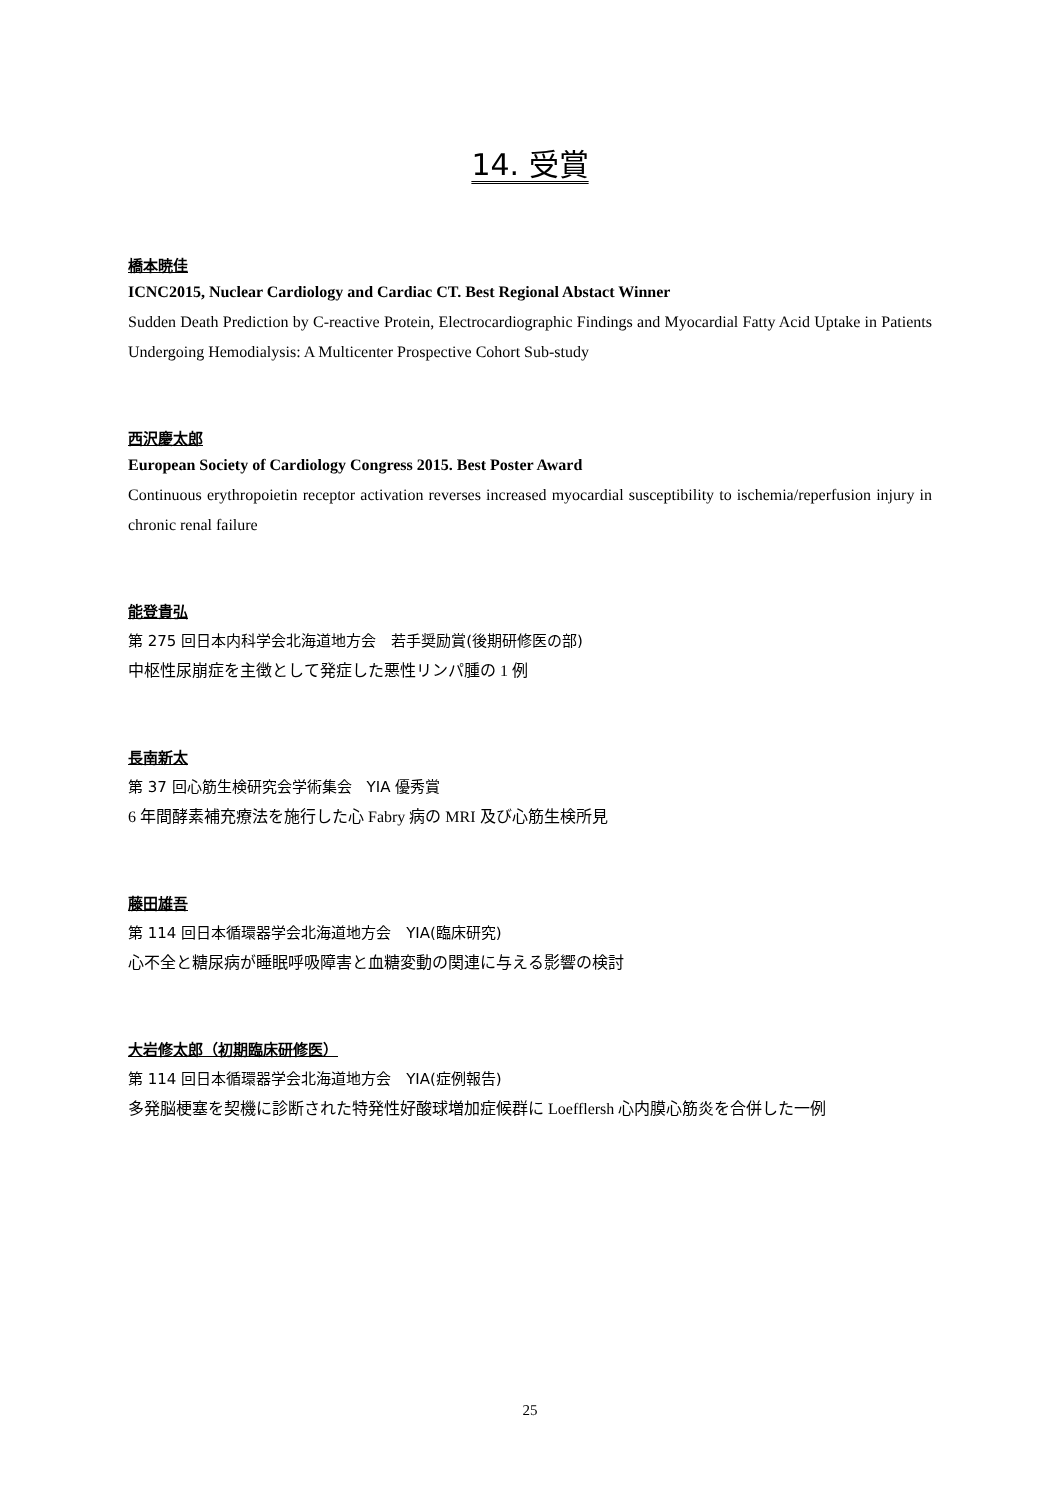14. 受賞
橋本暁佳
ICNC2015, Nuclear Cardiology and Cardiac CT. Best Regional Abstact Winner
Sudden Death Prediction by C-reactive Protein, Electrocardiographic Findings and Myocardial Fatty Acid Uptake in Patients Undergoing Hemodialysis: A Multicenter Prospective Cohort Sub-study
西沢慶太郎
European Society of Cardiology Congress 2015. Best Poster Award
Continuous erythropoietin receptor activation reverses increased myocardial susceptibility to ischemia/reperfusion injury in chronic renal failure
能登貴弘
第 275 回日本内科学会北海道地方会　若手奨励賞(後期研修医の部)
中枢性尿崩症を主徴として発症した悪性リンパ腫の 1 例
長南新太
第 37 回心筋生検研究会学術集会　YIA 優秀賞
6 年間酵素補充療法を施行した心 Fabry 病の MRI 及び心筋生検所見
藤田雄吾
第 114 回日本循環器学会北海道地方会　YIA(臨床研究)
心不全と糖尿病が睡眠呼吸障害と血糖変動の関連に与える影響の検討
大岩修太郎（初期臨床研修医）
第 114 回日本循環器学会北海道地方会　YIA(症例報告)
多発脳梗塞を契機に診断された特発性好酸球増加症候群に Loefflersh 心内膜心筋炎を合併した一例
25